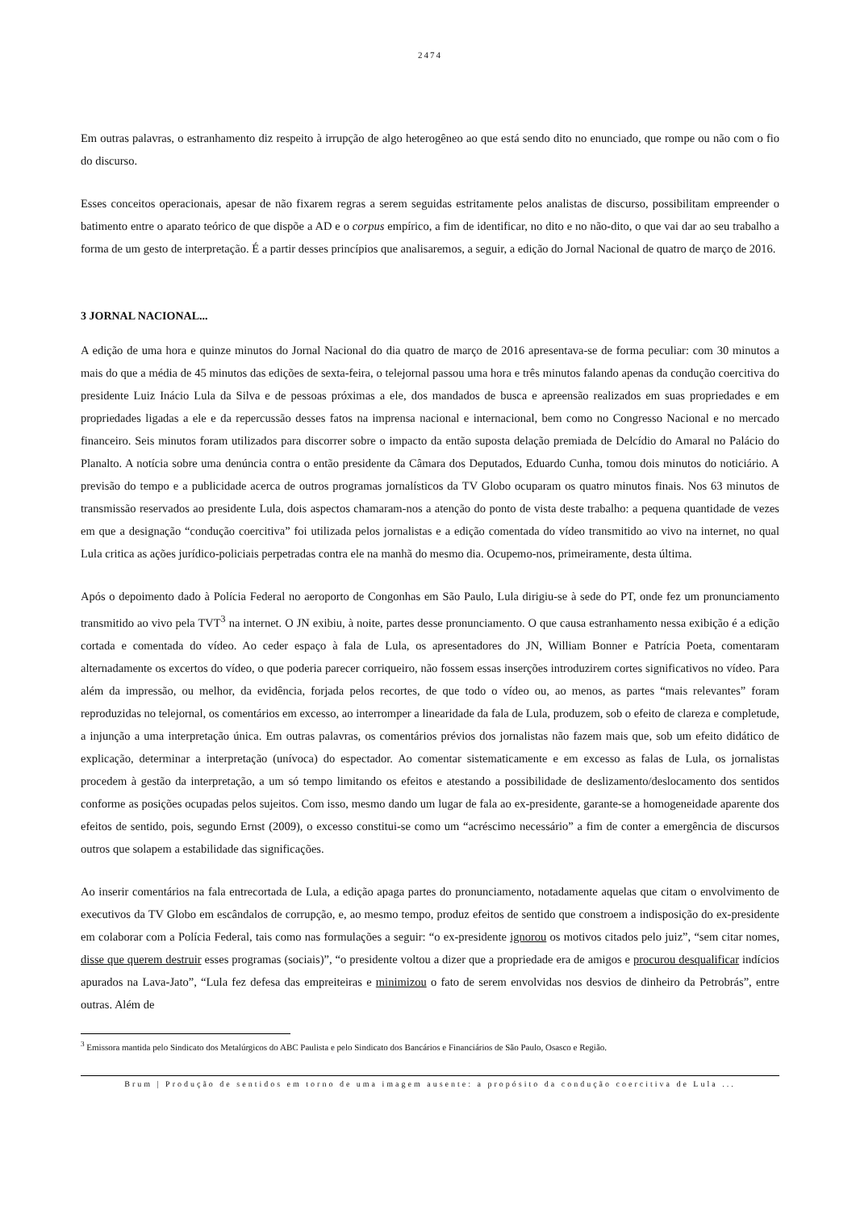2474
Em outras palavras, o estranhamento diz respeito à irrupção de algo heterogêneo ao que está sendo dito no enunciado, que rompe ou não com o fio do discurso.
Esses conceitos operacionais, apesar de não fixarem regras a serem seguidas estritamente pelos analistas de discurso, possibilitam empreender o batimento entre o aparato teórico de que dispõe a AD e o corpus empírico, a fim de identificar, no dito e no não-dito, o que vai dar ao seu trabalho a forma de um gesto de interpretação. É a partir desses princípios que analisaremos, a seguir, a edição do Jornal Nacional de quatro de março de 2016.
3 JORNAL NACIONAL...
A edição de uma hora e quinze minutos do Jornal Nacional do dia quatro de março de 2016 apresentava-se de forma peculiar: com 30 minutos a mais do que a média de 45 minutos das edições de sexta-feira, o telejornal passou uma hora e três minutos falando apenas da condução coercitiva do presidente Luiz Inácio Lula da Silva e de pessoas próximas a ele, dos mandados de busca e apreensão realizados em suas propriedades e em propriedades ligadas a ele e da repercussão desses fatos na imprensa nacional e internacional, bem como no Congresso Nacional e no mercado financeiro. Seis minutos foram utilizados para discorrer sobre o impacto da então suposta delação premiada de Delcídio do Amaral no Palácio do Planalto. A notícia sobre uma denúncia contra o então presidente da Câmara dos Deputados, Eduardo Cunha, tomou dois minutos do noticiário. A previsão do tempo e a publicidade acerca de outros programas jornalísticos da TV Globo ocuparam os quatro minutos finais. Nos 63 minutos de transmissão reservados ao presidente Lula, dois aspectos chamaram-nos a atenção do ponto de vista deste trabalho: a pequena quantidade de vezes em que a designação “condução coercitiva” foi utilizada pelos jornalistas e a edição comentada do vídeo transmitido ao vivo na internet, no qual Lula critica as ações jurídico-policiais perpetradas contra ele na manhã do mesmo dia. Ocupemo-nos, primeiramente, desta última.
Após o depoimento dado à Polícia Federal no aeroporto de Congonhas em São Paulo, Lula dirigiu-se à sede do PT, onde fez um pronunciamento transmitido ao vivo pela TVT<sup>3</sup> na internet. O JN exibiu, à noite, partes desse pronunciamento. O que causa estranhamento nessa exibição é a edição cortada e comentada do vídeo. Ao ceder espaço à fala de Lula, os apresentadores do JN, William Bonner e Patrícia Poeta, comentaram alternadamente os excertos do vídeo, o que poderia parecer corriqueiro, não fossem essas inserções introduzirem cortes significativos no vídeo. Para além da impressão, ou melhor, da evidência, forjada pelos recortes, de que todo o vídeo ou, ao menos, as partes “mais relevantes” foram reproduzidas no telejornal, os comentários em excesso, ao interromper a linearidade da fala de Lula, produzem, sob o efeito de clareza e completude, a injunção a uma interpretação única. Em outras palavras, os comentários prévios dos jornalistas não fazem mais que, sob um efeito didático de explicação, determinar a interpretação (unívoca) do espectador. Ao comentar sistematicamente e em excesso as falas de Lula, os jornalistas procedem à gestão da interpretação, a um só tempo limitando os efeitos e atestando a possibilidade de deslizamento/deslocamento dos sentidos conforme as posições ocupadas pelos sujeitos. Com isso, mesmo dando um lugar de fala ao ex-presidente, garante-se a homogeneidade aparente dos efeitos de sentido, pois, segundo Ernst (2009), o excesso constitui-se como um “acréscimo necessário” a fim de conter a emergência de discursos outros que solapem a estabilidade das significações.
Ao inserir comentários na fala entrecortada de Lula, a edição apaga partes do pronunciamento, notadamente aquelas que citam o envolvimento de executivos da TV Globo em escândalos de corrupção, e, ao mesmo tempo, produz efeitos de sentido que constroem a indisposição do ex-presidente em colaborar com a Polícia Federal, tais como nas formulações a seguir: “o ex-presidente ignorou os motivos citados pelo juiz”, “sem citar nomes, disse que querem destruir esses programas (sociais)”, “o presidente voltou a dizer que a propriedade era de amigos e procurou desqualificar indícios apurados na Lava-Jato”, “Lula fez defesa das empreiteiras e minimizou o fato de serem envolvidas nos desvios de dinheiro da Petrobrás”, entre outras. Além de
<sup>3</sup> Emissora mantida pelo Sindicato dos Metalúrgicos do ABC Paulista e pelo Sindicato dos Bancários e Financiários de São Paulo, Osasco e Região.
Brum | Produção de sentidos em torno de uma imagem ausente: a propósito da condução coercitiva de Lula ...